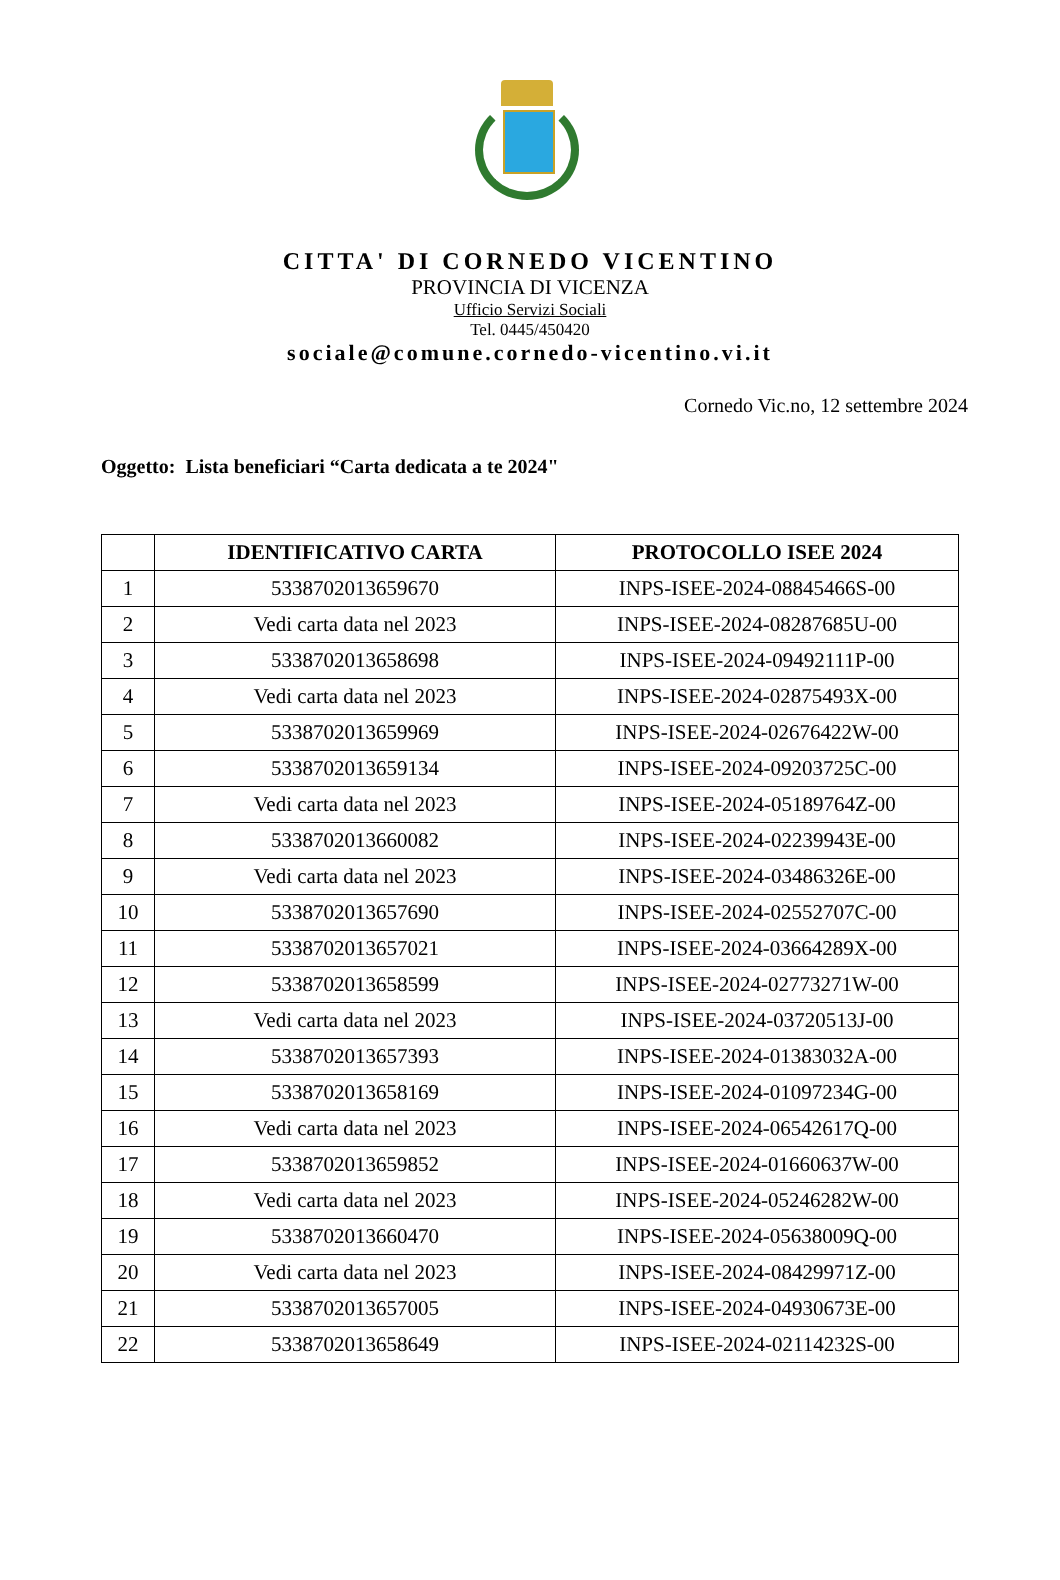CITTA' DI CORNEDO VICENTINO
PROVINCIA DI VICENZA
Ufficio Servizi Sociali
Tel. 0445/450420
sociale@comune.cornedo-vicentino.vi.it
Cornedo Vic.no, 12 settembre 2024
Oggetto: Lista beneficiari “Carta dedicata a te 2024"
| | IDENTIFICATIVO CARTA | PROTOCOLLO ISEE 2024 |
| --- | --- | --- |
| 1 | 5338702013659670 | INPS-ISEE-2024-08845466S-00 |
| 2 | Vedi carta data nel 2023 | INPS-ISEE-2024-08287685U-00 |
| 3 | 5338702013658698 | INPS-ISEE-2024-09492111P-00 |
| 4 | Vedi carta data nel 2023 | INPS-ISEE-2024-02875493X-00 |
| 5 | 5338702013659969 | INPS-ISEE-2024-02676422W-00 |
| 6 | 5338702013659134 | INPS-ISEE-2024-09203725C-00 |
| 7 | Vedi carta data nel 2023 | INPS-ISEE-2024-05189764Z-00 |
| 8 | 5338702013660082 | INPS-ISEE-2024-02239943E-00 |
| 9 | Vedi carta data nel 2023 | INPS-ISEE-2024-03486326E-00 |
| 10 | 5338702013657690 | INPS-ISEE-2024-02552707C-00 |
| 11 | 5338702013657021 | INPS-ISEE-2024-03664289X-00 |
| 12 | 5338702013658599 | INPS-ISEE-2024-02773271W-00 |
| 13 | Vedi carta data nel 2023 | INPS-ISEE-2024-03720513J-00 |
| 14 | 5338702013657393 | INPS-ISEE-2024-01383032A-00 |
| 15 | 5338702013658169 | INPS-ISEE-2024-01097234G-00 |
| 16 | Vedi carta data nel 2023 | INPS-ISEE-2024-06542617Q-00 |
| 17 | 5338702013659852 | INPS-ISEE-2024-01660637W-00 |
| 18 | Vedi carta data nel 2023 | INPS-ISEE-2024-05246282W-00 |
| 19 | 5338702013660470 | INPS-ISEE-2024-05638009Q-00 |
| 20 | Vedi carta data nel 2023 | INPS-ISEE-2024-08429971Z-00 |
| 21 | 5338702013657005 | INPS-ISEE-2024-04930673E-00 |
| 22 | 5338702013658649 | INPS-ISEE-2024-02114232S-00 |